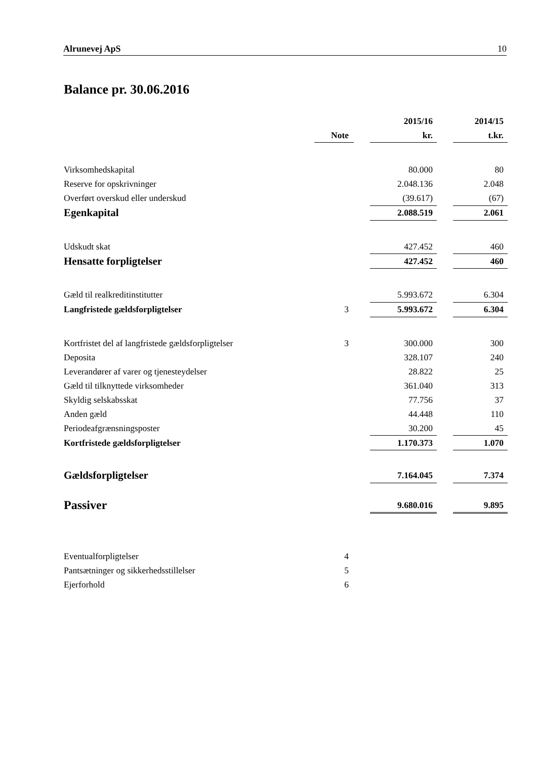Alrunevej ApS 10
Balance pr. 30.06.2016
| | | | 2015/16 | | 2014/15 |
| | Note | | kr. | | t.kr. |
| Virksomhedskapital | | | 80.000 | | 80 |
| Reserve for opskrivninger | | | 2.048.136 | | 2.048 |
| Overført overskud eller underskud | | | (39.617) | | (67) |
| Egenkapital | | | 2.088.519 | | 2.061 |
| Udskudt skat | | | 427.452 | | 460 |
| Hensatte forpligtelser | | | 427.452 | | 460 |
| Gæld til realkreditinstitutter | | | 5.993.672 | | 6.304 |
| Langfristede gældsforpligtelser | 3 | | 5.993.672 | | 6.304 |
| Kortfristet del af langfristede gældsforpligtelser | 3 | | 300.000 | | 300 |
| Deposita | | | 328.107 | | 240 |
| Leverandører af varer og tjenesteydelser | | | 28.822 | | 25 |
| Gæld til tilknyttede virksomheder | | | 361.040 | | 313 |
| Skyldig selskabsskat | | | 77.756 | | 37 |
| Anden gæld | | | 44.448 | | 110 |
| Periodeafgrænsningsposter | | | 30.200 | | 45 |
| Kortfristede gældsforpligtelser | | | 1.170.373 | | 1.070 |
| Gældsforpligtelser | | | 7.164.045 | | 7.374 |
| Passiver | | | 9.680.016 | | 9.895 |
| Eventualforpligtelser | 4 | | | | |
| Pantsætninger og sikkerhedsstillelser | 5 | | | | |
| Ejerforhold | 6 | | | | |